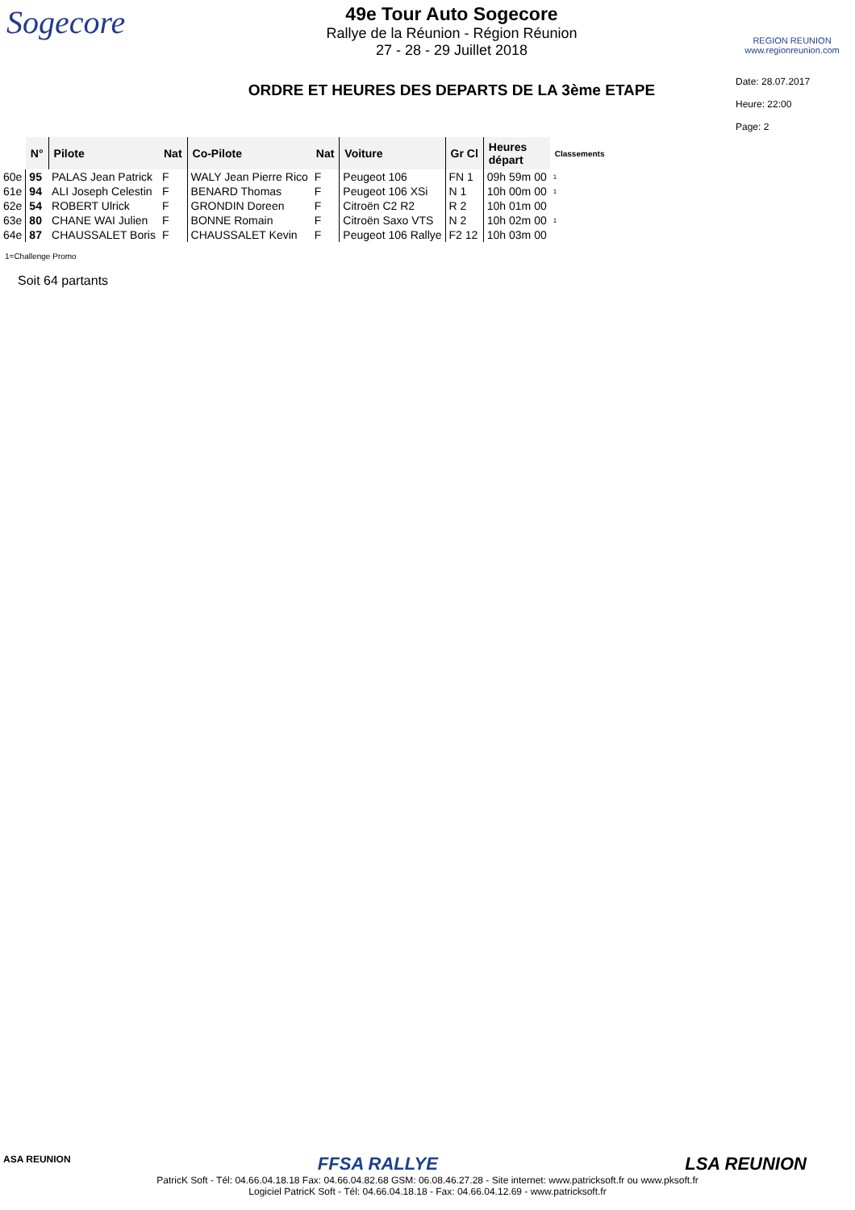Sogecore
49e Tour Auto Sogecore
Rallye de la Réunion - Région Réunion
27 - 28 - 29 Juillet 2018
ORDRE ET HEURES DES DEPARTS DE LA 3ème ETAPE
REGION REUNION
www.regionreunion.com
Date: 28.07.2017
Heure: 22:00
Page: 2
| | N° | Pilote | Nat | Co-Pilote | Nat | Voiture | Gr Cl | Heures départ | Classements |
| --- | --- | --- | --- | --- | --- | --- | --- | --- | --- |
| 60e | 95 | PALAS Jean Patrick | F | WALY Jean Pierre Rico | F | Peugeot 106 | FN 1 | 09h 59m 00 | 1 |
| 61e | 94 | ALI Joseph Celestin | F | BENARD Thomas | F | Peugeot 106 XSi | N 1 | 10h 00m 00 | 1 |
| 62e | 54 | ROBERT Ulrick | F | GRONDIN Doreen | F | Citroën C2 R2 | R 2 | 10h 01m 00 | |
| 63e | 80 | CHANE WAI Julien | F | BONNE Romain | F | Citroën Saxo VTS | N 2 | 10h 02m 00 | 1 |
| 64e | 87 | CHAUSSALET Boris | F | CHAUSSALET Kevin | F | Peugeot 106 Rallye | F2 12 | 10h 03m 00 | |
1=Challenge Promo
Soit 64 partants
ASA REUNION FFSA RALLYE LSA REUNION
PatricK Soft - Tél: 04.66.04.18.18 Fax: 04.66.04.82.68 GSM: 06.08.46.27.28 - Site internet: www.patricksoft.fr ou www.pksoft.fr
Logiciel PatricK Soft - Tél: 04.66.04.18.18 - Fax: 04.66.04.12.69 - www.patricksoft.fr